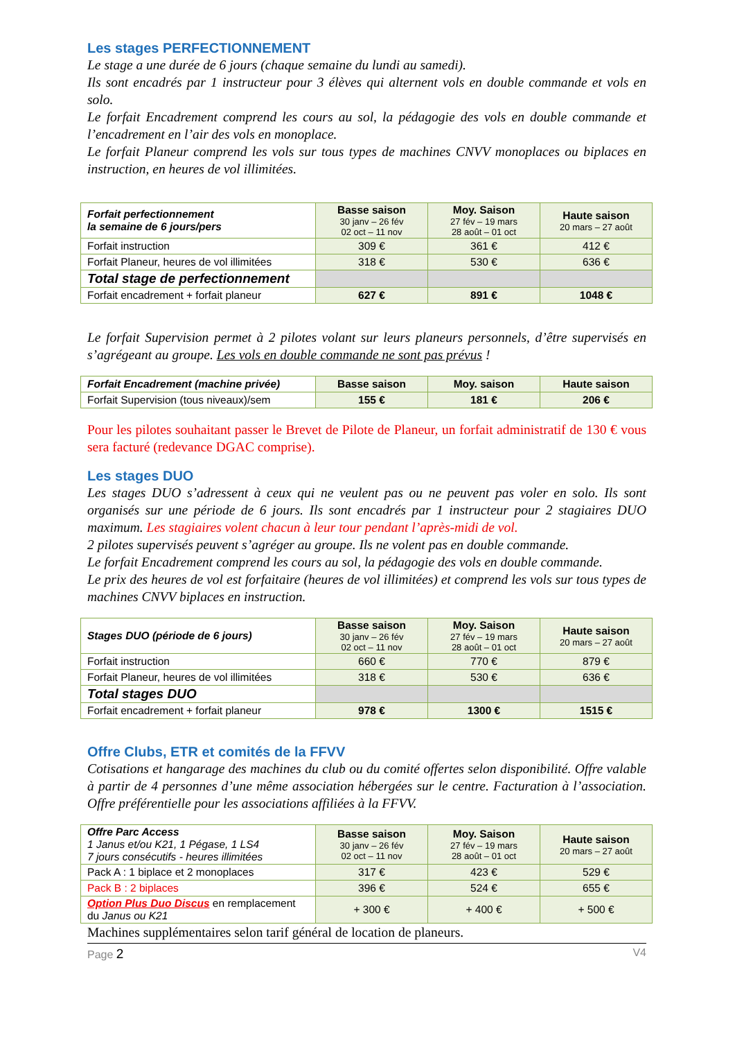Les stages PERFECTIONNEMENT
Le stage a une durée de 6 jours (chaque semaine du lundi au samedi).
Ils sont encadrés par 1 instructeur pour 3 élèves qui alternent vols en double commande et vols en solo.
Le forfait Encadrement comprend les cours au sol, la pédagogie des vols en double commande et l’encadrement en l’air des vols en monoplace.
Le forfait Planeur comprend les vols sur tous types de machines CNVV monoplaces ou biplaces en instruction, en heures de vol illimitées.
| Forfait perfectionnement la semaine de 6 jours/pers | Basse saison 30 janv – 26 fév 02 oct – 11 nov | Moy. Saison 27 fév – 19 mars 28 août – 01 oct | Haute saison 20 mars – 27 août |
| Forfait instruction | 309 € | 361 € | 412 € |
| Forfait Planeur, heures de vol illimitées | 318 € | 530 € | 636 € |
| Total stage de perfectionnement | | | |
| Forfait encadrement + forfait planeur | 627 € | 891 € | 1048 € |
Le forfait Supervision permet à 2 pilotes volant sur leurs planeurs personnels, d’être supervisés en s’agrégeant au groupe. Les vols en double commande ne sont pas prévus !
| Forfait Encadrement (machine privée) | Basse saison | Moy. saison | Haute saison |
| Forfait Supervision (tous niveaux)/sem | 155 € | 181 € | 206 € |
Pour les pilotes souhaitant passer le Brevet de Pilote de Planeur, un forfait administratif de 130 € vous sera facturé (redevance DGAC comprise).
Les stages DUO
Les stages DUO s’adressent à ceux qui ne veulent pas ou ne peuvent pas voler en solo. Ils sont organisés sur une période de 6 jours. Ils sont encadrés par 1 instructeur pour 2 stagiaires DUO maximum. Les stagiaires volent chacun à leur tour pendant l’après-midi de vol.
2 pilotes supervisés peuvent s’agréger au groupe. Ils ne volent pas en double commande.
Le forfait Encadrement comprend les cours au sol, la pédagogie des vols en double commande.
Le prix des heures de vol est forfaitaire (heures de vol illimitées) et comprend les vols sur tous types de machines CNVV biplaces en instruction.
| Stages DUO (période de 6 jours) | Basse saison 30 janv – 26 fév 02 oct – 11 nov | Moy. Saison 27 fév – 19 mars 28 août – 01 oct | Haute saison 20 mars – 27 août |
| Forfait instruction | 660 € | 770 € | 879 € |
| Forfait Planeur, heures de vol illimitées | 318 € | 530 € | 636 € |
| Total stages DUO | | | |
| Forfait encadrement + forfait planeur | 978 € | 1300 € | 1515 € |
Offre Clubs, ETR et comités de la FFVV
Cotisations et hangarage des machines du club ou du comité offertes selon disponibilité. Offre valable à partir de 4 personnes d’une même association hébergées sur le centre. Facturation à l’association. Offre préférentielle pour les associations affiliées à la FFVV.
| Offre Parc Access 1 Janus et/ou K21, 1 Pégase, 1 LS4 7 jours consécutifs - heures illimitées | Basse saison 30 janv – 26 fév 02 oct – 11 nov | Moy. Saison 27 fév – 19 mars 28 août – 01 oct | Haute saison 20 mars – 27 août |
| Pack A : 1 biplace et 2 monoplaces | 317 € | 423 € | 529 € |
| Pack B : 2 biplaces | 396 € | 524 € | 655 € |
| Option Plus Duo Discus en remplacement du Janus ou K21 | + 300 € | + 400 € | + 500 € |
Machines supplémentaires selon tarif général de location de planeurs.
Page 2 V4